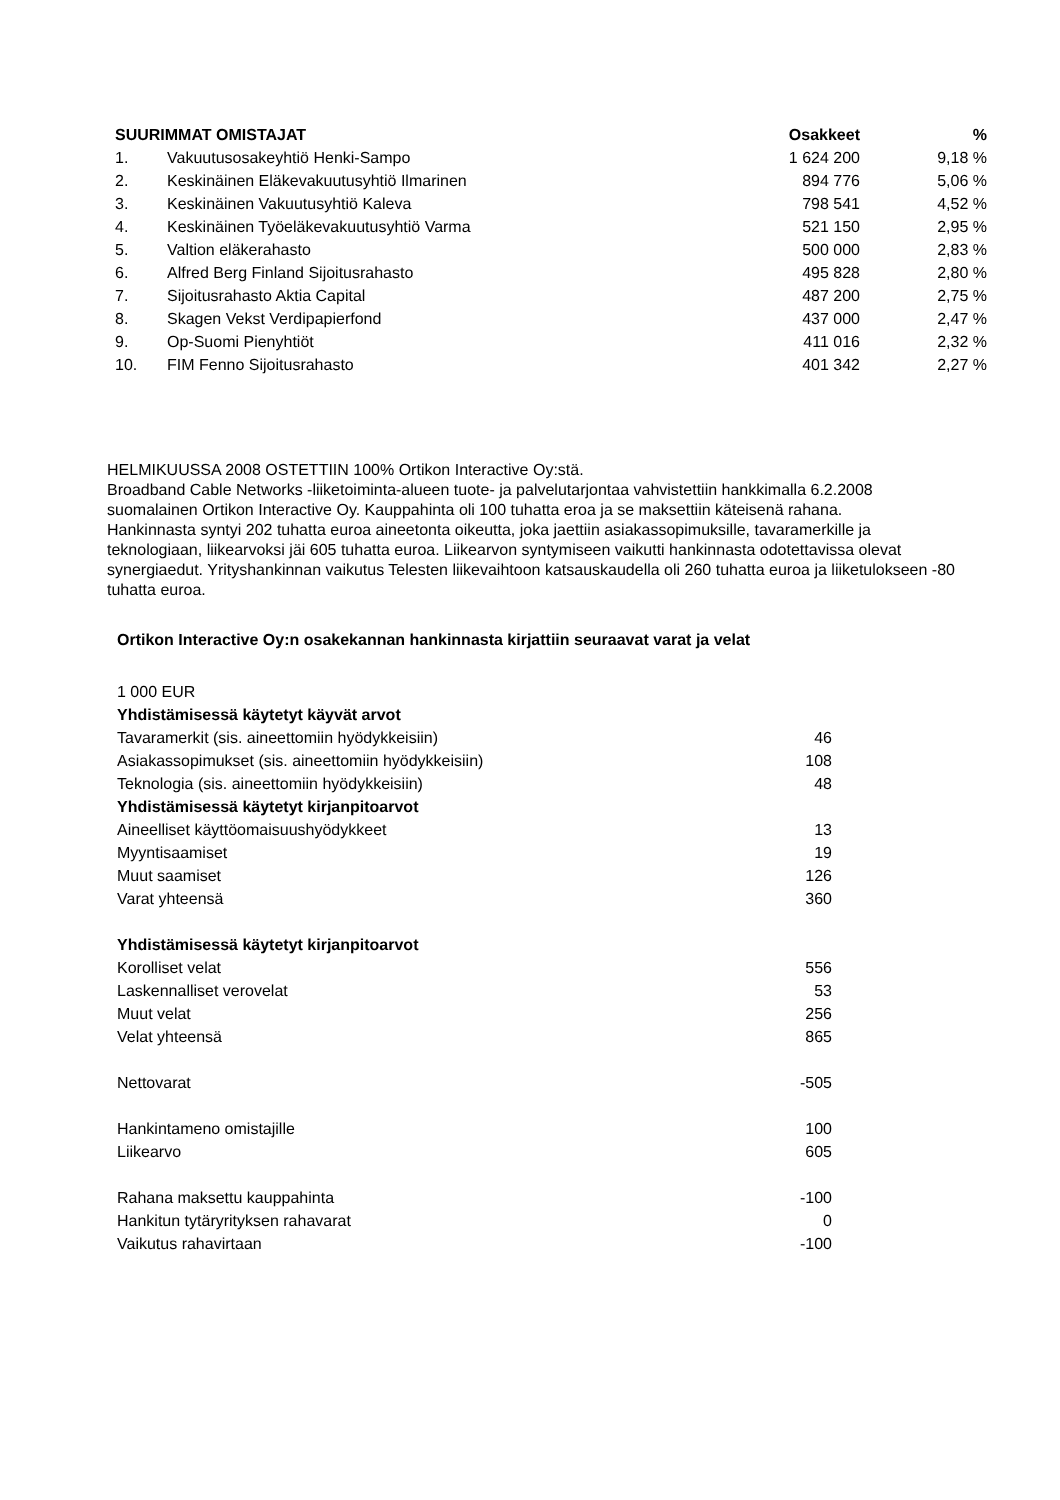| SUURIMMAT OMISTAJAT | | Osakkeet | % |
| --- | --- | --- | --- |
| 1. | Vakuutusosakeyhtiö Henki-Sampo | 1 624 200 | 9,18 % |
| 2. | Keskinäinen Eläkevakuutusyhtiö Ilmarinen | 894 776 | 5,06 % |
| 3. | Keskinäinen Vakuutusyhtiö Kaleva | 798 541 | 4,52 % |
| 4. | Keskinäinen Työeläkevakuutusyhtiö Varma | 521 150 | 2,95 % |
| 5. | Valtion eläkerahasto | 500 000 | 2,83 % |
| 6. | Alfred Berg Finland Sijoitusrahasto | 495 828 | 2,80 % |
| 7. | Sijoitusrahasto Aktia Capital | 487 200 | 2,75 % |
| 8. | Skagen Vekst Verdipapierfond | 437 000 | 2,47 % |
| 9. | Op-Suomi Pienyhtiöt | 411 016 | 2,32 % |
| 10. | FIM Fenno Sijoitusrahasto | 401 342 | 2,27 % |
HELMIKUUSSA 2008 OSTETTIIN 100% Ortikon Interactive Oy:stä.
Broadband Cable Networks -liiketoiminta-alueen tuote- ja palvelutarjontaa vahvistettiin hankkimalla 6.2.2008 suomalainen Ortikon Interactive Oy. Kauppahinta oli 100 tuhatta eroa ja se maksettiin käteisenä rahana.
Hankinnasta syntyi 202 tuhatta euroa aineetonta oikeutta, joka jaettiin asiakassopimuksille, tavaramerkille ja teknologiaan, liikearvoksi jäi 605 tuhatta euroa. Liikearvon syntymiseen vaikutti hankinnasta odotettavissa olevat synergiaedut. Yrityshankinnan vaikutus Telesten liikevaihtoon katsauskaudella oli 260 tuhatta euroa ja liiketulokseen -80 tuhatta euroa.
Ortikon Interactive Oy:n osakekannan hankinnasta kirjattiin seuraavat varat ja velat
| 1 000 EUR | |
| Yhdistämisessä käytetyt käyvät arvot | |
| Tavaramerkit (sis. aineettomiin hyödykkeisiin) | 46 |
| Asiakassopimukset (sis. aineettomiin hyödykkeisiin) | 108 |
| Teknologia (sis. aineettomiin hyödykkeisiin) | 48 |
| Yhdistämisessä käytetyt kirjanpitoarvot | |
| Aineelliset käyttöomaisuushyödykkeet | 13 |
| Myyntisaamiset | 19 |
| Muut saamiset | 126 |
| Varat yhteensä | 360 |
| Yhdistämisessä käytetyt kirjanpitoarvot | |
| Korolliset velat | 556 |
| Laskennalliset verovelat | 53 |
| Muut velat | 256 |
| Velat yhteensä | 865 |
| Nettovarat | -505 |
| Hankintameno omistajille | 100 |
| Liikearvo | 605 |
| Rahana maksettu kauppahinta | -100 |
| Hankitun tytäryrityksen rahavarat | 0 |
| Vaikutus rahavirtaan | -100 |